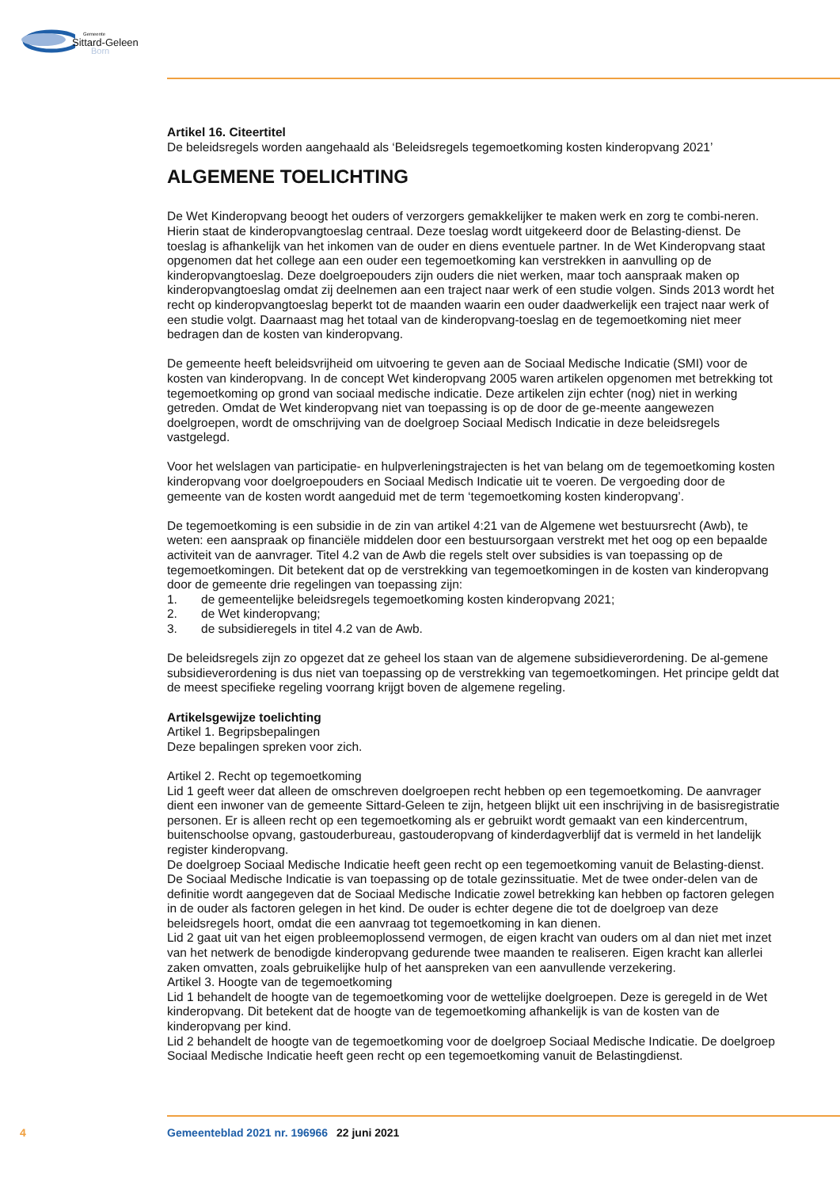Gemeente
Sittard-Geleen
Born
Artikel 16. Citeertitel
De beleidsregels worden aangehaald als ‘Beleidsregels tegemoetkoming kosten kinderopvang 2021’
ALGEMENE TOELICHTING
De Wet Kinderopvang beoogt het ouders of verzorgers gemakkelijker te maken werk en zorg te combi-neren. Hierin staat de kinderopvangtoeslag centraal. Deze toeslag wordt uitgekeerd door de Belasting-dienst. De toeslag is afhankelijk van het inkomen van de ouder en diens eventuele partner. In de Wet Kinderopvang staat opgenomen dat het college aan een ouder een tegemoetkoming kan verstrekken in aanvulling op de kinderopvangtoeslag. Deze doelgroepouders zijn ouders die niet werken, maar toch aanspraak maken op kinderopvangtoeslag omdat zij deelnemen aan een traject naar werk of een studie volgen. Sinds 2013 wordt het recht op kinderopvangtoeslag beperkt tot de maanden waarin een ouder daadwerkelijk een traject naar werk of een studie volgt. Daarnaast mag het totaal van de kinderopvang-toeslag en de tegemoetkoming niet meer bedragen dan de kosten van kinderopvang.
De gemeente heeft beleidsvrijheid om uitvoering te geven aan de Sociaal Medische Indicatie (SMI) voor de kosten van kinderopvang. In de concept Wet kinderopvang 2005 waren artikelen opgenomen met betrekking tot tegemoetkoming op grond van sociaal medische indicatie. Deze artikelen zijn echter (nog) niet in werking getreden. Omdat de Wet kinderopvang niet van toepassing is op de door de ge-meente aangewezen doelgroepen, wordt de omschrijving van de doelgroep Sociaal Medisch Indicatie in deze beleidsregels vastgelegd.
Voor het welslagen van participatie- en hulpverleningstrajecten is het van belang om de tegemoetkoming kosten kinderopvang voor doelgroepouders en Sociaal Medisch Indicatie uit te voeren. De vergoeding door de gemeente van de kosten wordt aangeduid met de term ‘tegemoetkoming kosten kinderopvang’.
De tegemoetkoming is een subsidie in de zin van artikel 4:21 van de Algemene wet bestuursrecht (Awb), te weten: een aanspraak op financiële middelen door een bestuursorgaan verstrekt met het oog op een bepaalde activiteit van de aanvrager. Titel 4.2 van de Awb die regels stelt over subsidies is van toepassing op de tegemoetkomingen. Dit betekent dat op de verstrekking van tegemoetkomingen in de kosten van kinderopvang door de gemeente drie regelingen van toepassing zijn:
1. de gemeentelijke beleidsregels tegemoetkoming kosten kinderopvang 2021;
2. de Wet kinderopvang;
3. de subsidieregels in titel 4.2 van de Awb.
De beleidsregels zijn zo opgezet dat ze geheel los staan van de algemene subsidieverordening. De al-gemene subsidieverordening is dus niet van toepassing op de verstrekking van tegemoetkomingen. Het principe geldt dat de meest specifieke regeling voorrang krijgt boven de algemene regeling.
Artikelsgewijze toelichting
Artikel 1. Begripsbepalingen
Deze bepalingen spreken voor zich.
Artikel 2. Recht op tegemoetkoming
Lid 1 geeft weer dat alleen de omschreven doelgroepen recht hebben op een tegemoetkoming. De aanvrager dient een inwoner van de gemeente Sittard-Geleen te zijn, hetgeen blijkt uit een inschrijving in de basisregistratie personen. Er is alleen recht op een tegemoetkoming als er gebruikt wordt gemaakt van een kindercentrum, buitenschoolse opvang, gastouderbureau, gastouderopvang of kinderdagverblijf dat is vermeld in het landelijk register kinderopvang.
De doelgroep Sociaal Medische Indicatie heeft geen recht op een tegemoetkoming vanuit de Belasting-dienst. De Sociaal Medische Indicatie is van toepassing op de totale gezinssituatie. Met de twee onder-delen van de definitie wordt aangegeven dat de Sociaal Medische Indicatie zowel betrekking kan hebben op factoren gelegen in de ouder als factoren gelegen in het kind. De ouder is echter degene die tot de doelgroep van deze beleidsregels hoort, omdat die een aanvraag tot tegemoetkoming in kan dienen.
Lid 2 gaat uit van het eigen probleemoplossend vermogen, de eigen kracht van ouders om al dan niet met inzet van het netwerk de benodigde kinderopvang gedurende twee maanden te realiseren. Eigen kracht kan allerlei zaken omvatten, zoals gebruikelijke hulp of het aanspreken van een aanvullende verzekering.
Artikel 3. Hoogte van de tegemoetkoming
Lid 1 behandelt de hoogte van de tegemoetkoming voor de wettelijke doelgroepen. Deze is geregeld in de Wet kinderopvang. Dit betekent dat de hoogte van de tegemoetkoming afhankelijk is van de kosten van de kinderopvang per kind.
Lid 2 behandelt de hoogte van de tegemoetkoming voor de doelgroep Sociaal Medische Indicatie. De doelgroep Sociaal Medische Indicatie heeft geen recht op een tegemoetkoming vanuit de Belastingdienst.
4 Gemeenteblad 2021 nr. 196966 22 juni 2021